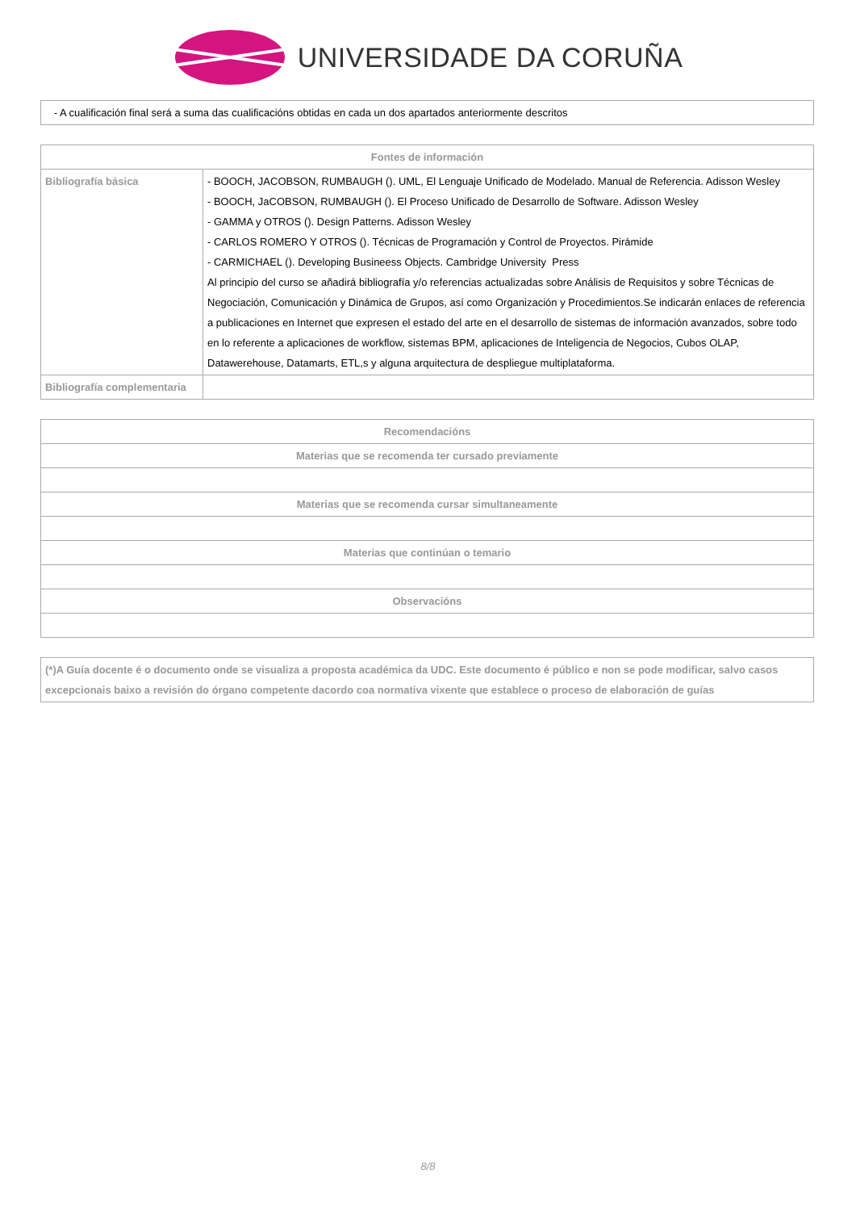UNIVERSIDADE DA CORUÑA
| - A cualificación final será a suma das cualificacións obtidas en cada un dos apartados anteriormente descritos |
| Fontes de información | |
| --- | --- |
| Bibliografía básica | - BOOCH, JACOBSON, RUMBAUGH (). UML, El Lenguaje Unificado de Modelado. Manual de Referencia. Adisson Wesley - BOOCH, JaCOBSON, RUMBAUGH (). El Proceso Unificado de Desarrollo de Software. Adisson Wesley - GAMMA y OTROS (). Design Patterns. Adisson Wesley - CARLOS ROMERO Y OTROS (). Técnicas de Programación y Control de Proyectos. Pirámide - CARMICHAEL (). Developing Busineess Objects. Cambridge University Press Al principio del curso se añadirá bibliografía y/o referencias actualizadas sobre Análisis de Requisitos y sobre Técnicas de Negociación, Comunicación y Dinámica de Grupos, así como Organización y Procedimientos.Se indicarán enlaces de referencia a publicaciones en Internet que expresen el estado del arte en el desarrollo de sistemas de información avanzados, sobre todo en lo referente a aplicaciones de workflow, sistemas BPM, aplicaciones de Inteligencia de Negocios, Cubos OLAP, Datawerehouse, Datamarts, ETL,s y alguna arquitectura de despliegue multiplataforma. |
| Bibliografía complementaria | |
| Recomendacións |
| --- |
| Materias que se recomenda ter cursado previamente |
| Materias que se recomenda cursar simultaneamente |
| Materias que continúan o temario |
| Observacións |
| (*)A Guía docente é o documento onde se visualiza a proposta académica da UDC. Este documento é público e non se pode modificar, salvo casos excepcionais baixo a revisión do órgano competente dacordo coa normativa vixente que establece o proceso de elaboración de guías |
8/8